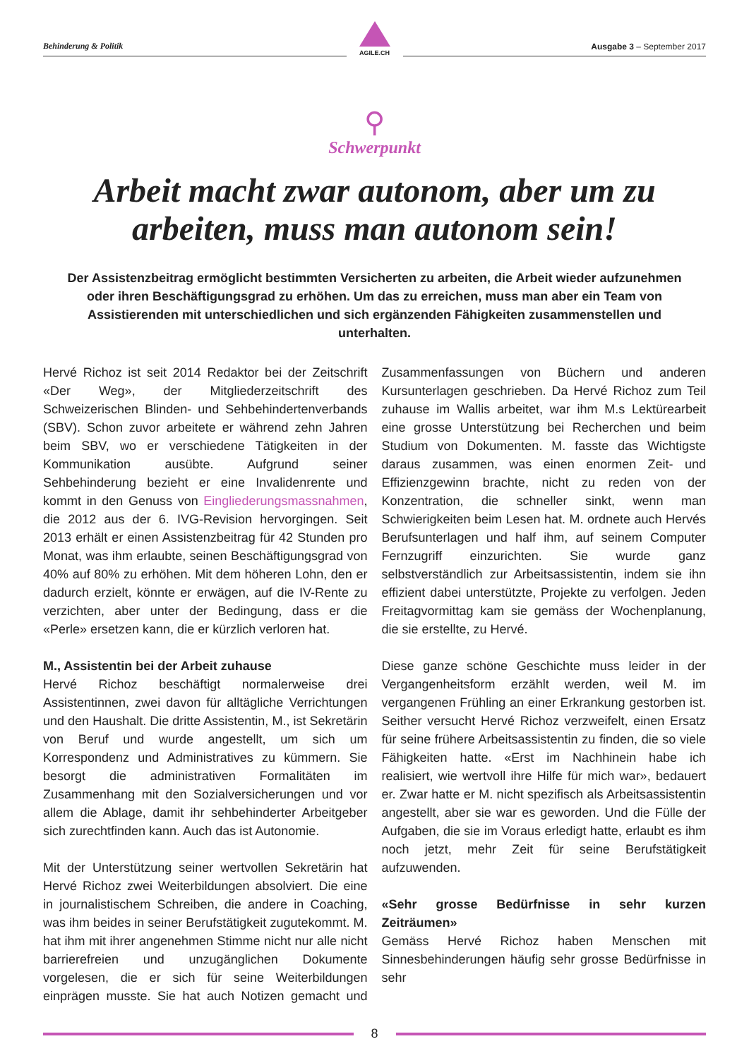Behinderung & Politik
AGILE.CH
Ausgabe 3 – September 2017
⚲
Schwerpunkt
Arbeit macht zwar autonom, aber um zu arbeiten, muss man autonom sein!
Der Assistenzbeitrag ermöglicht bestimmten Versicherten zu arbeiten, die Arbeit wieder aufzunehmen oder ihren Beschäftigungsgrad zu erhöhen. Um das zu erreichen, muss man aber ein Team von Assistierenden mit unterschiedlichen und sich ergänzenden Fähigkeiten zusammenstellen und unterhalten.
Hervé Richoz ist seit 2014 Redaktor bei der Zeitschrift «Der Weg», der Mitgliederzeitschrift des Schweizerischen Blinden- und Sehbehindertenverbands (SBV). Schon zuvor arbeitete er während zehn Jahren beim SBV, wo er verschiedene Tätigkeiten in der Kommunikation ausübte. Aufgrund seiner Sehbehinderung bezieht er eine Invalidenrente und kommt in den Genuss von Eingliederungsmassnahmen, die 2012 aus der 6. IVG-Revision hervorgingen. Seit 2013 erhält er einen Assistenzbeitrag für 42 Stunden pro Monat, was ihm erlaubte, seinen Beschäftigungsgrad von 40% auf 80% zu erhöhen. Mit dem höheren Lohn, den er dadurch erzielt, könnte er erwägen, auf die IV-Rente zu verzichten, aber unter der Bedingung, dass er die «Perle» ersetzen kann, die er kürzlich verloren hat.
M., Assistentin bei der Arbeit zuhause
Hervé Richoz beschäftigt normalerweise drei Assistentinnen, zwei davon für alltägliche Verrichtungen und den Haushalt. Die dritte Assistentin, M., ist Sekretärin von Beruf und wurde angestellt, um sich um Korrespondenz und Administratives zu kümmern. Sie besorgt die administrativen Formalitäten im Zusammenhang mit den Sozialversicherungen und vor allem die Ablage, damit ihr sehbehinderter Arbeitgeber sich zurechtfinden kann. Auch das ist Autonomie.
Mit der Unterstützung seiner wertvollen Sekretärin hat Hervé Richoz zwei Weiterbildungen absolviert. Die eine in journalistischem Schreiben, die andere in Coaching, was ihm beides in seiner Berufstätigkeit zugutekommt. M. hat ihm mit ihrer angenehmen Stimme nicht nur alle nicht barrierefreien und unzugänglichen Dokumente vorgelesen, die er sich für seine Weiterbildungen einprägen musste. Sie hat auch Notizen gemacht und Zusammenfassungen von Büchern und anderen Kursunterlagen geschrieben. Da Hervé Richoz zum Teil zuhause im Wallis arbeitet, war ihm M.s Lektürearbeit eine grosse Unterstützung bei Recherchen und beim Studium von Dokumenten. M. fasste das Wichtigste daraus zusammen, was einen enormen Zeit- und Effizienzgewinn brachte, nicht zu reden von der Konzentration, die schneller sinkt, wenn man Schwierigkeiten beim Lesen hat. M. ordnete auch Hervés Berufsunterlagen und half ihm, auf seinem Computer Fernzugriff einzurichten. Sie wurde ganz selbstverständlich zur Arbeitsassistentin, indem sie ihn effizient dabei unterstützte, Projekte zu verfolgen. Jeden Freitagvormittag kam sie gemäss der Wochenplanung, die sie erstellte, zu Hervé.
Diese ganze schöne Geschichte muss leider in der Vergangenheitsform erzählt werden, weil M. im vergangenen Frühling an einer Erkrankung gestorben ist. Seither versucht Hervé Richoz verzweifelt, einen Ersatz für seine frühere Arbeitsassistentin zu finden, die so viele Fähigkeiten hatte. «Erst im Nachhinein habe ich realisiert, wie wertvoll ihre Hilfe für mich war», bedauert er. Zwar hatte er M. nicht spezifisch als Arbeitsassistentin angestellt, aber sie war es geworden. Und die Fülle der Aufgaben, die sie im Voraus erledigt hatte, erlaubt es ihm noch jetzt, mehr Zeit für seine Berufstätigkeit aufzuwenden.
«Sehr grosse Bedürfnisse in sehr kurzen Zeiträumen»
Gemäss Hervé Richoz haben Menschen mit Sinnesbehinderungen häufig sehr grosse Bedürfnisse in sehr
8